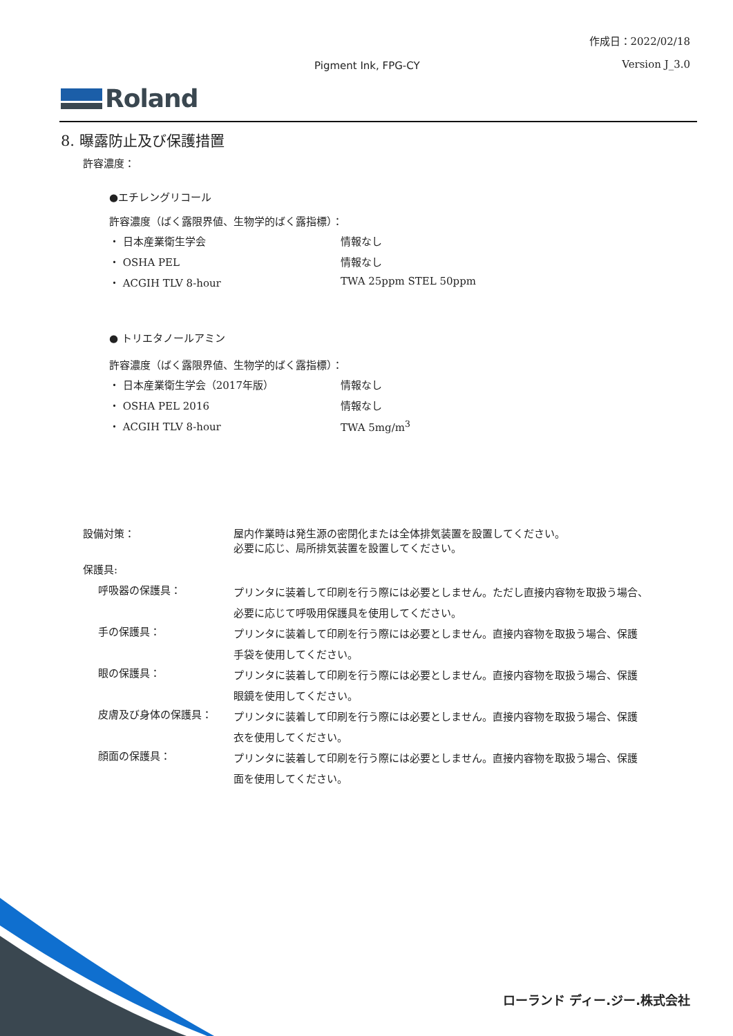作成日：2022/02/18
Pigment Ink, FPG-CY Version J_3.0
Roland
8. 曝露防止及び保護措置
許容濃度：
●エチレングリコール
許容濃度（ばく露限界値、生物学的ばく露指標）：
| ・ 日本産業衛生学会 | 情報なし |
| ・ OSHA PEL | 情報なし |
| ・ ACGIH TLV 8-hour | TWA 25ppm STEL 50ppm |
● トリエタノールアミン
許容濃度（ばく露限界値、生物学的ばく露指標）：
| ・ 日本産業衛生学会（2017年版） | 情報なし |
| ・ OSHA PEL 2016 | 情報なし |
| ・ ACGIH TLV 8-hour | TWA 5mg/m<sup>3</sup> |
| 設備対策： | 屋内作業時は発生源の密閉化または全体排気装置を設置してください。 必要に応じ、局所排気装置を設置してください。 |
| 保護具: | |
| 呼吸器の保護具： | プリンタに装着して印刷を行う際には必要としません。ただし直接内容物を取扱う場合、 必要に応じて呼吸用保護具を使用してください。 |
| 手の保護具： | プリンタに装着して印刷を行う際には必要としません。直接内容物を取扱う場合、保護 手袋を使用してください。 |
| 眼の保護具： | プリンタに装着して印刷を行う際には必要としません。直接内容物を取扱う場合、保護 眼鏡を使用してください。 |
| 皮膚及び身体の保護具： | プリンタに装着して印刷を行う際には必要としません。直接内容物を取扱う場合、保護 衣を使用してください。 |
| 顔面の保護具： | プリンタに装着して印刷を行う際には必要としません。直接内容物を取扱う場合、保護 面を使用してください。 |
ローランド ディー.ジー.株式会社